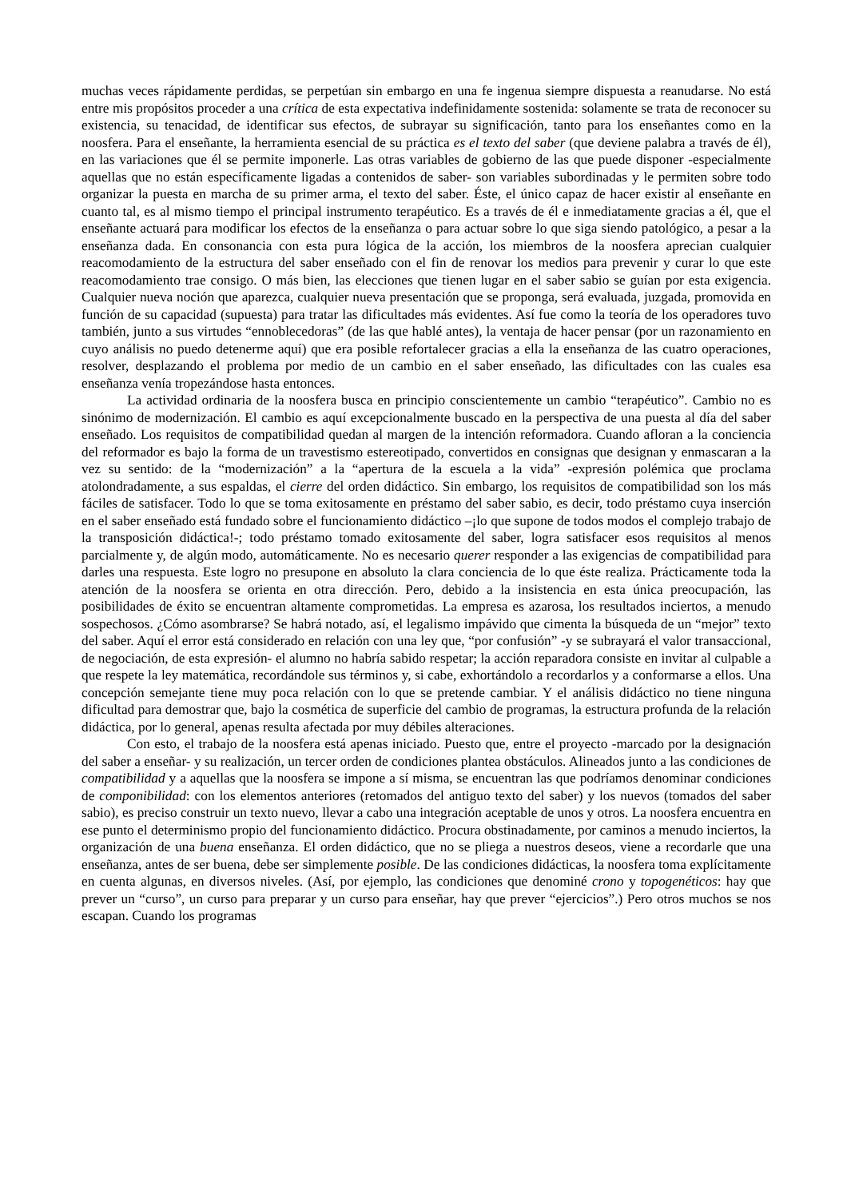muchas veces rápidamente perdidas, se perpetúan sin embargo en una fe ingenua siempre dispuesta a reanudarse. No está entre mis propósitos proceder a una crítica de esta expectativa indefinidamente sostenida: solamente se trata de reconocer su existencia, su tenacidad, de identificar sus efectos, de subrayar su significación, tanto para los enseñantes como en la noosfera. Para el enseñante, la herramienta esencial de su práctica es el texto del saber (que deviene palabra a través de él), en las variaciones que él se permite imponerle. Las otras variables de gobierno de las que puede disponer -especialmente aquellas que no están específicamente ligadas a contenidos de saber- son variables subordinadas y le permiten sobre todo organizar la puesta en marcha de su primer arma, el texto del saber. Éste, el único capaz de hacer existir al enseñante en cuanto tal, es al mismo tiempo el principal instrumento terapéutico. Es a través de él e inmediatamente gracias a él, que el enseñante actuará para modificar los efectos de la enseñanza o para actuar sobre lo que siga siendo patológico, a pesar a la enseñanza dada. En consonancia con esta pura lógica de la acción, los miembros de la noosfera aprecian cualquier reacomodamiento de la estructura del saber enseñado con el fin de renovar los medios para prevenir y curar lo que este reacomodamiento trae consigo. O más bien, las elecciones que tienen lugar en el saber sabio se guían por esta exigencia. Cualquier nueva noción que aparezca, cualquier nueva presentación que se proponga, será evaluada, juzgada, promovida en función de su capacidad (supuesta) para tratar las dificultades más evidentes. Así fue como la teoría de los operadores tuvo también, junto a sus virtudes “ennoblecedoras” (de las que hablé antes), la ventaja de hacer pensar (por un razonamiento en cuyo análisis no puedo detenerme aquí) que era posible refortalecer gracias a ella la enseñanza de las cuatro operaciones, resolver, desplazando el problema por medio de un cambio en el saber enseñado, las dificultades con las cuales esa enseñanza venía tropezándose hasta entonces.
La actividad ordinaria de la noosfera busca en principio conscientemente un cambio “terapéutico”. Cambio no es sinónimo de modernización. El cambio es aquí excepcionalmente buscado en la perspectiva de una puesta al día del saber enseñado. Los requisitos de compatibilidad quedan al margen de la intención reformadora. Cuando afloran a la conciencia del reformador es bajo la forma de un travestismo estereotipado, convertidos en consignas que designan y enmascaran a la vez su sentido: de la “modernización” a la “apertura de la escuela a la vida” -expresión polémica que proclama atolondradamente, a sus espaldas, el cierre del orden didáctico. Sin embargo, los requisitos de compatibilidad son los más fáciles de satisfacer. Todo lo que se toma exitosamente en préstamo del saber sabio, es decir, todo préstamo cuya inserción en el saber enseñado está fundado sobre el funcionamiento didáctico –¡lo que supone de todos modos el complejo trabajo de la transposición didáctica!-; todo préstamo tomado exitosamente del saber, logra satisfacer esos requisitos al menos parcialmente y, de algún modo, automáticamente. No es necesario querer responder a las exigencias de compatibilidad para darles una respuesta. Este logro no presupone en absoluto la clara conciencia de lo que éste realiza. Prácticamente toda la atención de la noosfera se orienta en otra dirección. Pero, debido a la insistencia en esta única preocupación, las posibilidades de éxito se encuentran altamente comprometidas. La empresa es azarosa, los resultados inciertos, a menudo sospechosos. ¿Cómo asombrarse? Se habrá notado, así, el legalismo impávido que cimenta la búsqueda de un “mejor” texto del saber. Aquí el error está considerado en relación con una ley que, “por confusión” -y se subrayará el valor transaccional, de negociación, de esta expresión- el alumno no habría sabido respetar; la acción reparadora consiste en invitar al culpable a que respete la ley matemática, recordándole sus términos y, si cabe, exhortándolo a recordarlos y a conformarse a ellos. Una concepción semejante tiene muy poca relación con lo que se pretende cambiar. Y el análisis didáctico no tiene ninguna dificultad para demostrar que, bajo la cosmética de superficie del cambio de programas, la estructura profunda de la relación didáctica, por lo general, apenas resulta afectada por muy débiles alteraciones.
Con esto, el trabajo de la noosfera está apenas iniciado. Puesto que, entre el proyecto -marcado por la designación del saber a enseñar- y su realización, un tercer orden de condiciones plantea obstáculos. Alineados junto a las condiciones de compatibilidad y a aquellas que la noosfera se impone a sí misma, se encuentran las que podríamos denominar condiciones de componibilidad: con los elementos anteriores (retomados del antiguo texto del saber) y los nuevos (tomados del saber sabio), es preciso construir un texto nuevo, llevar a cabo una integración aceptable de unos y otros. La noosfera encuentra en ese punto el determinismo propio del funcionamiento didáctico. Procura obstinadamente, por caminos a menudo inciertos, la organización de una buena enseñanza. El orden didáctico, que no se pliega a nuestros deseos, viene a recordarle que una enseñanza, antes de ser buena, debe ser simplemente posible. De las condiciones didácticas, la noosfera toma explícitamente en cuenta algunas, en diversos niveles. (Así, por ejemplo, las condiciones que denominé crono y topogenéticos: hay que prever un “curso”, un curso para preparar y un curso para enseñar, hay que prever “ejercicios”.) Pero otros muchos se nos escapan. Cuando los programas